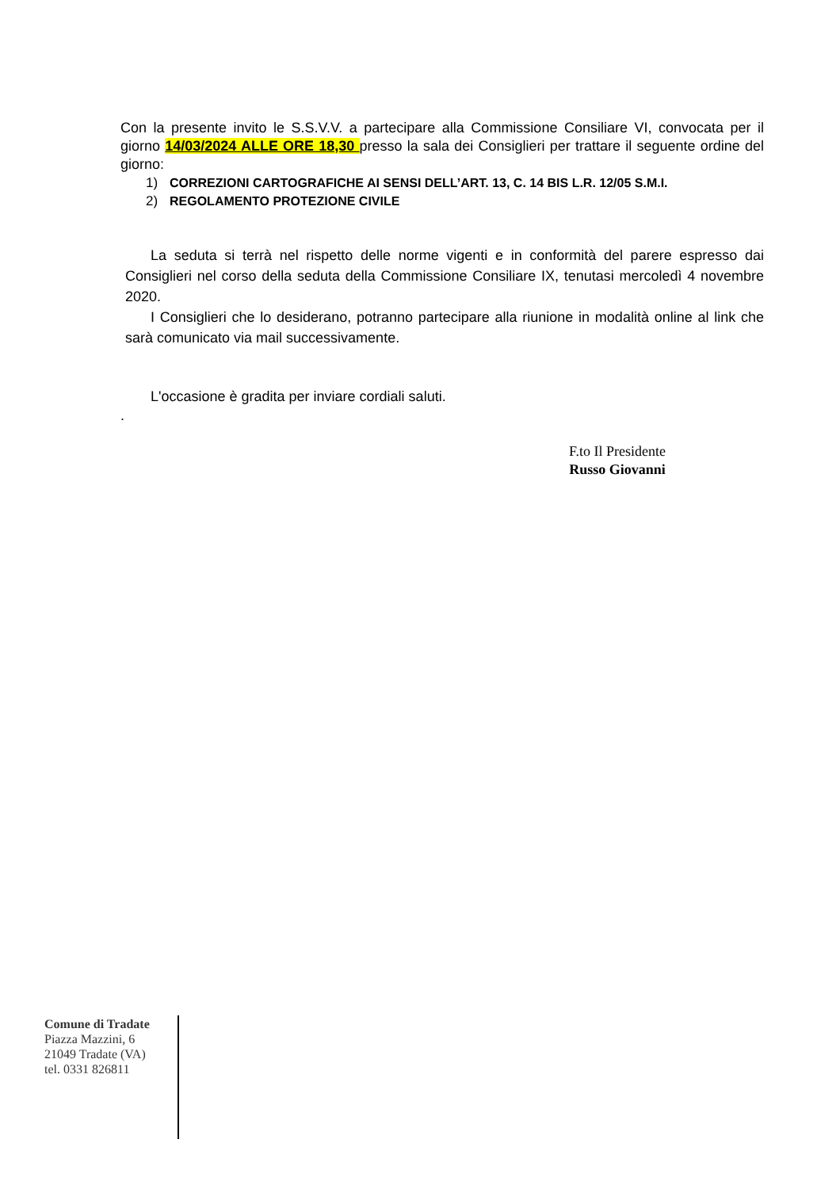Con la presente invito le S.S.V.V. a partecipare alla Commissione Consiliare VI, convocata per il giorno 14/03/2024 ALLE ORE 18,30 presso la sala dei Consiglieri per trattare il seguente ordine del giorno:
1) CORREZIONI CARTOGRAFICHE AI SENSI DELL’ART. 13, C. 14 BIS L.R. 12/05 S.M.I.
2) REGOLAMENTO PROTEZIONE CIVILE
La seduta si terrà nel rispetto delle norme vigenti e in conformità del parere espresso dai Consiglieri nel corso della seduta della Commissione Consiliare IX, tenutasi mercoledì 4 novembre 2020.
I Consiglieri che lo desiderano, potranno partecipare alla riunione in modalità online al link che sarà comunicato via mail successivamente.
L'occasione è gradita per inviare cordiali saluti.
.
F.to Il Presidente
Russo Giovanni
Comune di Tradate
Piazza Mazzini, 6
21049 Tradate (VA)
tel. 0331 826811